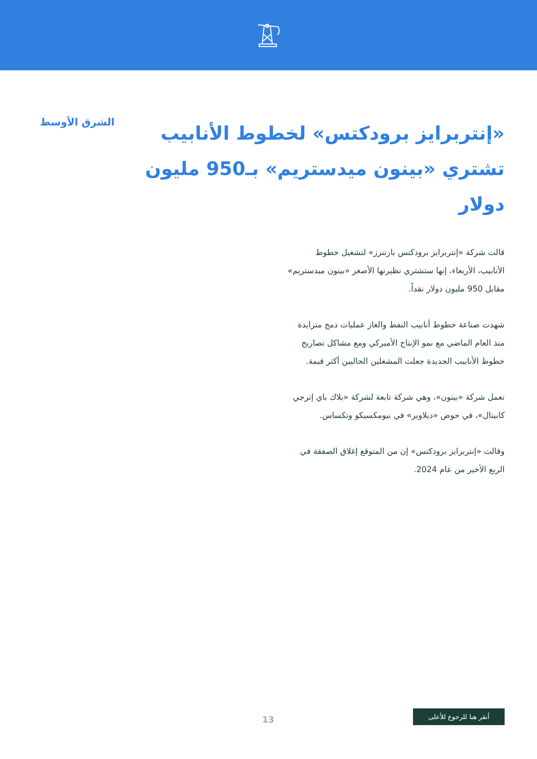«إنتربرايز برودكتس» لخطوط الأنابيب تشتري «بينون ميدستريم» بـ950 مليون دولار
الشرق الأوسط
قالت شركة «إنتربرايز برودكتس بارتنرز» لتشغيل خطوط الأنابيب، الأربعاء، إنها ستشتري نظيرتها الأصغر «بينون ميدستريم» مقابل 950 مليون دولار نقداً.
شهدت صناعة خطوط أنابيب النفط والغاز عمليات دمج متزايدة منذ العام الماضي مع نمو الإنتاج الأميركي ومع مشاكل تصاريح خطوط الأنابيب الجديدة جعلت المشغلين الحاليين أكثر قيمة.
تعمل شركة «بينون»، وهي شركة تابعة لشركة «بلاك باي إنرجي كابيتال»، في حوض «ديلاوير» في نيومكسيكو وتكساس.
وقالت «إنتربرايز برودكتس» إن من المتوقع إغلاق الصفقة في الربع الأخير من عام 2024.
13
أنقر هنا للرجوع للأعلى